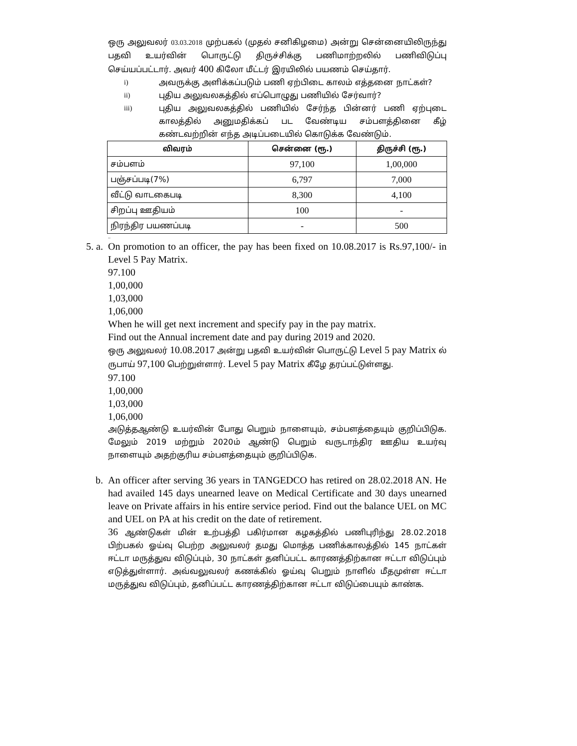ஒரு அலுவலர் 03.03.2018 முற்பகல் (முதல் சனிகிழமை) அன்று சென்னையிலிருந்து பதவி உயர்வின் பொருட்டு திருச்சிக்கு பணிமாற்றலில் பணிவிடுப்பு செய்யப்பட்டார். அவர் 400 கிலோ மீட்டர் இரயிலில் பயணம் செய்தார்.
i) அவருக்கு அளிக்கப்படும் பணி ஏற்பிடை காலம் எத்தனை நாட்கள்?
ii) புதிய அலுவலகத்தில் எப்பொழுது பணியில் சேர்வார்?
iii) புதிய அலுவலகத்தில் பணியில் சேர்ந்த பின்னர் பணி ஏற்புடை காலத்தில் அனுமதிக்கப் பட வேண்டிய சம்பளத்தினை கீழ் கண்டவற்றின் எந்த அடிப்படையில் கொடுக்க வேண்டும்.
| விவரம் | சென்னை (ரூ.) | திருச்சி (ரூ.) |
| --- | --- | --- |
| சம்பளம் | 97,100 | 1,00,000 |
| பஞ்சப்படி(7%) | 6,797 | 7,000 |
| வீட்டு வாடகைபடி | 8,300 | 4,100 |
| சிறப்பு ஊதியம் | 100 | - |
| நிரந்திர பயணப்படி | - | 500 |
..
5. a. On promotion to an officer, the pay has been fixed on 10.08.2017 is Rs.97,100/- in Level 5 Pay Matrix.
97.100
1,00,000
1,03,000
1,06,000
When he will get next increment and specify pay in the pay matrix.
Find out the Annual increment date and pay during 2019 and 2020.
ஒரு அலுவலர் 10.08.2017 அன்று பதவி உயர்வின் பொருட்டு Level 5 pay Matrix ல் ருபாய் 97,100 பெற்றுள்ளார். Level 5 pay Matrix கீழே தரப்பட்டுள்ளது.
97.100
1,00,000
1,03,000
1,06,000
அடுத்தஆண்டு உயர்வின் போது பெறும் நாளையும், சம்பளத்தையும் குறிப்பிடுக. மேலும் 2019 மற்றும் 2020ம் ஆண்டு பெறும் வருடாந்திர ஊதிய உயர்வு நாளையும் அதற்குரிய சம்பளத்தையும் குறிப்பிடுக.
b. An officer after serving 36 years in TANGEDCO has retired on 28.02.2018 AN. He had availed 145 days unearned leave on Medical Certificate and 30 days unearned leave on Private affairs in his entire service period. Find out the balance UEL on MC and UEL on PA at his credit on the date of retirement.
36 ஆண்டுகள் மின் உற்பத்தி பகிர்மான கழகத்தில் பணிபுரிந்து 28.02.2018 பிற்பகல் ஓய்வு பெற்ற அலுவலர் தமது மொத்த பணிக்காலத்தில் 145 நாட்கள் ஈட்டா மருத்துவ விடுப்பும், 30 நாட்கள் தனிப்பட்ட காரணத்திற்கான ஈட்டா விடுப்பும் எடுத்துள்ளார். அவ்வலுவலர் கணக்கில் ஓய்வு பெறும் நாளில் மீதமுள்ள ஈட்டா மருத்துவ விடுப்பும், தனிப்பட்ட காரணத்திற்கான ஈட்டா விடுப்பையும் காண்க.